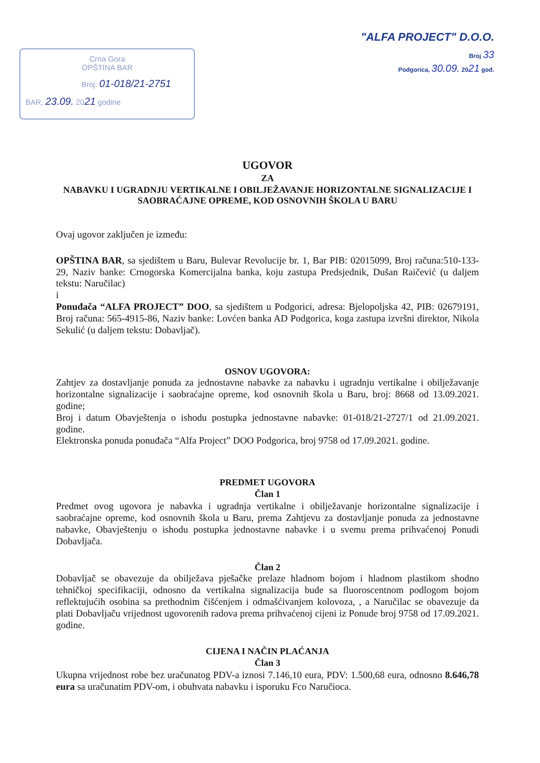Crna Gora
OPŠTINA BAR
Broj: 01-018/21-2751
BAR, 23.09. 2021 godine
"ALFA PROJECT" D.O.O.
Broj 33
Podgorica, 30.09. 2021 god.
UGOVOR
ZA
NABAVKU I UGRADNJU VERTIKALNE I OBILJEŽAVANJE HORIZONTALNE SIGNALIZACIJE I SAOBRAĆAJNE OPREME, KOD OSNOVNIH ŠKOLA U BARU
Ovaj ugovor zaključen je između:
OPŠTINA BAR, sa sjedištem u Baru, Bulevar Revolucije br. 1, Bar PIB: 02015099, Broj računa:510-133-29, Naziv banke: Crnogorska Komercijalna banka, koju zastupa Predsjednik, Dušan Raičević (u daljem tekstu: Naručilac)
i
Ponuđača “ALFA PROJECT” DOO, sa sjedištem u Podgorici, adresa: Bjelopoljska 42, PIB: 02679191, Broj računa: 565-4915-86, Naziv banke: Lovćen banka AD Podgorica, koga zastupa izvršni direktor, Nikola Sekulić (u daljem tekstu: Dobavljač).
OSNOV UGOVORA:
Zahtjev za dostavljanje ponuda za jednostavne nabavke za nabavku i ugradnju vertikalne i obilježavanje horizontalne signalizacije i saobraćajne opreme, kod osnovnih škola u Baru, broj: 8668 od 13.09.2021. godine;
Broj i datum Obavještenja o ishodu postupka jednostavne nabavke: 01-018/21-2727/1 od 21.09.2021. godine.
Elektronska ponuda ponuđača “Alfa Project” DOO Podgorica, broj 9758 od 17.09.2021. godine.
PREDMET UGOVORA
Član 1
Predmet ovog ugovora je nabavka i ugradnja vertikalne i obilježavanje horizontalne signalizacije i saobraćajne opreme, kod osnovnih škola u Baru, prema Zahtjevu za dostavljanje ponuda za jednostavne nabavke, Obavještenju o ishodu postupka jednostavne nabavke i u svemu prema prihvaćenoj Ponudi Dobavljača.
Član 2
Dobavljač se obavezuje da obilježava pješačke prelaze hladnom bojom i hladnom plastikom shodno tehničkoj specifikaciji, odnosno da vertikalna signalizacija bude sa fluoroscentnom podlogom bojom reflektujućih osobina sa prethodnim čišćenjem i odmašćivanjem kolovoza, , a Naručilac se obavezuje da plati Dobavljaču vrijednost ugovorenih radova prema prihvaćenoj cijeni iz Ponude broj 9758 od 17.09.2021. godine.
CIJENA I NAČIN PLAĆANJA
Član 3
Ukupna vrijednost robe bez uračunatog PDV-a iznosi 7.146,10 eura, PDV: 1.500,68 eura, odnosno 8.646,78 eura sa uračunatim PDV-om, i obuhvata nabavku i isporuku Fco Naručioca.